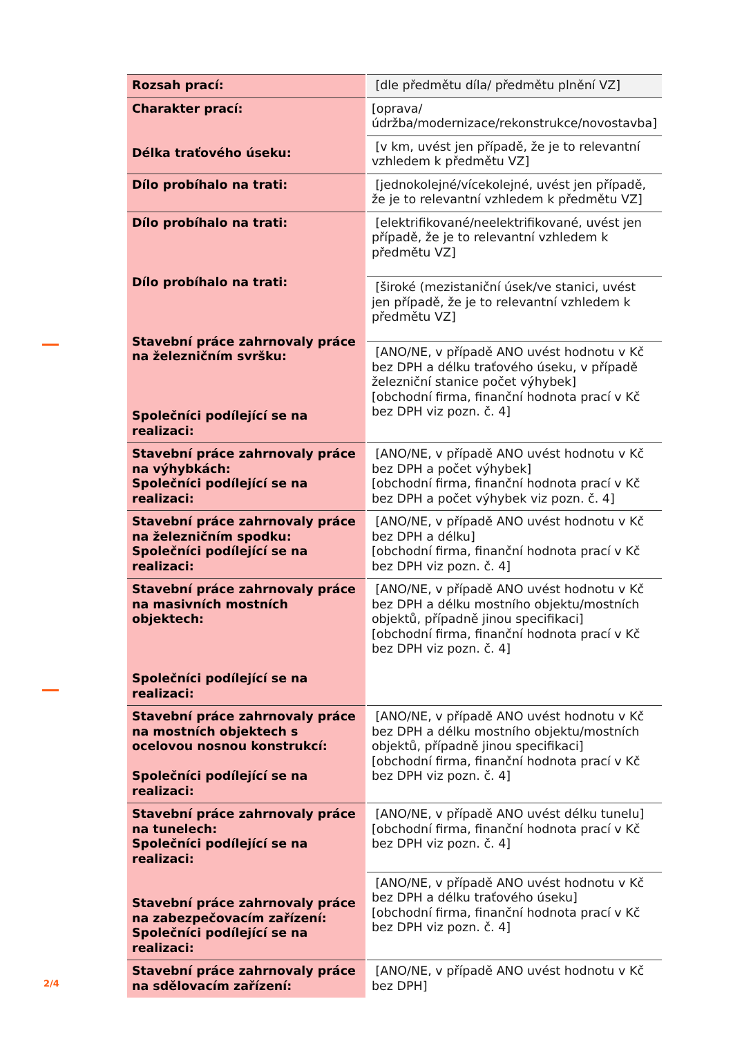| Rozsah prací: | [dle předmětu díla/ předmětu plnění VZ] |
| Charakter prací: Délka traťového úseku: | [oprava/údržba/modernizace/rekonstrukce/novostavba] |
| | [v km, uvést jen případě, že je to relevantní vzhledem k předmětu VZ] |
| Dílo probíhalo na trati: | [jednokolejné/vícekolejné, uvést jen případě, že je to relevantní vzhledem k předmětu VZ] |
| Dílo probíhalo na trati: Dílo probíhalo na trati: Stavební práce zahrnovaly práce na železničním svršku: Společníci podílející se na realizaci: | [elektrifikované/neelektrifikované, uvést jen případě, že je to relevantní vzhledem k předmětu VZ] |
| | [široké (mezistaniční úsek/ve stanici, uvést jen případě, že je to relevantní vzhledem k předmětu VZ] |
| | [ANO/NE, v případě ANO uvést hodnotu v Kč bez DPH a délku traťového úseku, v případě železniční stanice počet výhybek] [obchodní firma, finanční hodnota prací v Kč bez DPH viz pozn. č. 4] |
| Stavební práce zahrnovaly práce na výhybkách: Společníci podílející se na realizaci: | [ANO/NE, v případě ANO uvést hodnotu v Kč bez DPH a počet výhybek] [obchodní firma, finanční hodnota prací v Kč bez DPH a počet výhybek viz pozn. č. 4] |
| Stavební práce zahrnovaly práce na železničním spodku: Společníci podílející se na realizaci: | [ANO/NE, v případě ANO uvést hodnotu v Kč bez DPH a délku] [obchodní firma, finanční hodnota prací v Kč bez DPH viz pozn. č. 4] |
| Stavební práce zahrnovaly práce na masivních mostních objektech: Společníci podílející se na realizaci: | [ANO/NE, v případě ANO uvést hodnotu v Kč bez DPH a délku mostního objektu/mostních objektů, případně jinou specifikaci] [obchodní firma, finanční hodnota prací v Kč bez DPH viz pozn. č. 4] |
| Stavební práce zahrnovaly práce na mostních objektech s ocelovou nosnou konstrukcí: Společníci podílející se na realizaci: | [ANO/NE, v případě ANO uvést hodnotu v Kč bez DPH a délku mostního objektu/mostních objektů, případně jinou specifikaci] [obchodní firma, finanční hodnota prací v Kč bez DPH viz pozn. č. 4] |
| Stavební práce zahrnovaly práce na tunelech: Společníci podílející se na realizaci: Stavební práce zahrnovaly práce na zabezpečovacím zařízení: Společníci podílející se na realizaci: | [ANO/NE, v případě ANO uvést délku tunelu] [obchodní firma, finanční hodnota prací v Kč bez DPH viz pozn. č. 4] |
| | [ANO/NE, v případě ANO uvést hodnotu v Kč bez DPH a délku traťového úseku] [obchodní firma, finanční hodnota prací v Kč bez DPH viz pozn. č. 4] |
| Stavební práce zahrnovaly práce na sdělovacím zařízení: | [ANO/NE, v případě ANO uvést hodnotu v Kč bez DPH] |
2/4